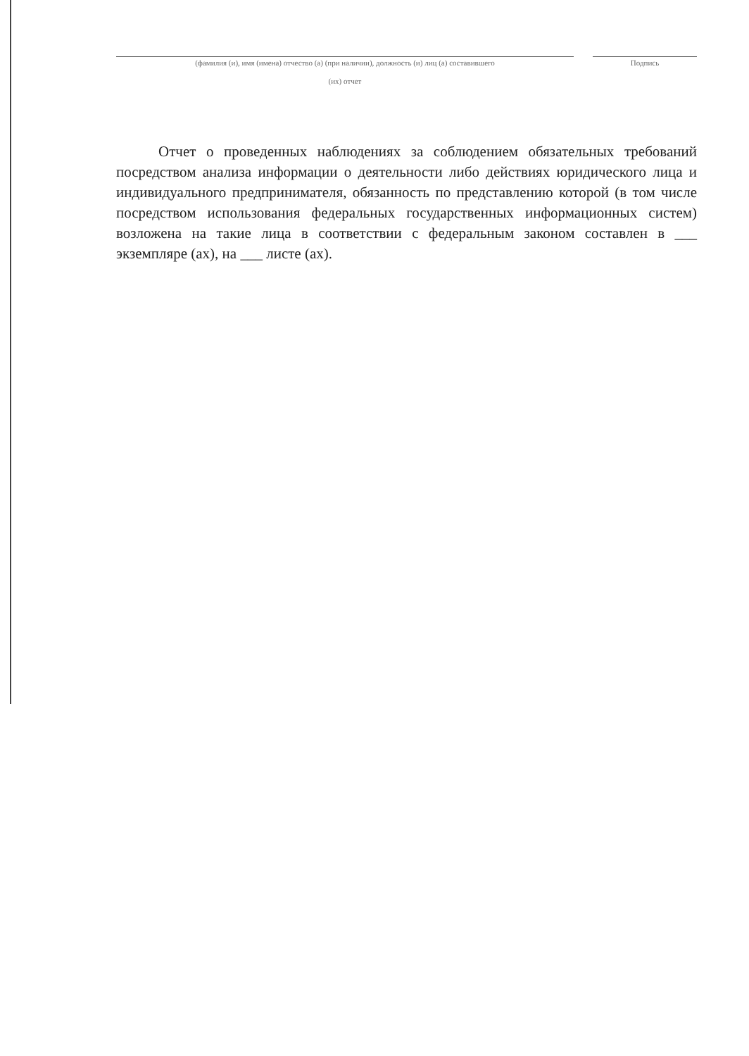(фамилия (и), имя (имена) отчество (а) (при наличии), должность (и) лиц (а) составившего Подпись
(их) отчет
Отчет о проведенных наблюдениях за соблюдением обязательных требований посредством анализа информации о деятельности либо действиях юридического лица и индивидуального предпринимателя, обязанность по представлению которой (в том числе посредством использования федеральных государственных информационных систем) возложена на такие лица в соответствии с федеральным законом составлен в ___ экземпляре (ах), на ___ листе (ах).